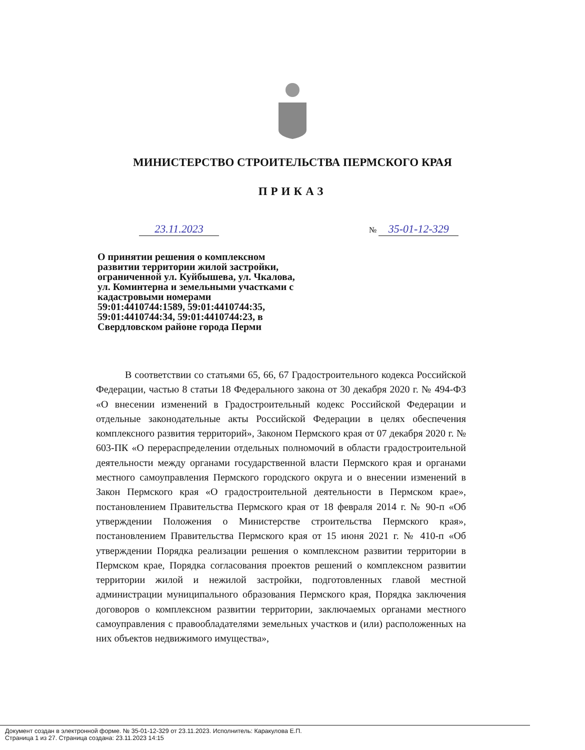МИНИСТЕРСТВО СТРОИТЕЛЬСТВА ПЕРМСКОГО КРАЯ
ПРИКАЗ
23.11.2023 № 35-01-12-329
О принятии решения о комплексном развитии территории жилой застройки, ограниченной ул. Куйбышева, ул. Чкалова, ул. Коминтерна и земельными участками с кадастровыми номерами 59:01:4410744:1589, 59:01:4410744:35, 59:01:4410744:34, 59:01:4410744:23, в Свердловском районе города Перми
В соответствии со статьями 65, 66, 67 Градостроительного кодекса Российской Федерации, частью 8 статьи 18 Федерального закона от 30 декабря 2020 г. № 494-ФЗ «О внесении изменений в Градостроительный кодекс Российской Федерации и отдельные законодательные акты Российской Федерации в целях обеспечения комплексного развития территорий», Законом Пермского края от 07 декабря 2020 г. № 603-ПК «О перераспределении отдельных полномочий в области градостроительной деятельности между органами государственной власти Пермского края и органами местного самоуправления Пермского городского округа и о внесении изменений в Закон Пермского края «О градостроительной деятельности в Пермском крае», постановлением Правительства Пермского края от 18 февраля 2014 г. № 90-п «Об утверждении Положения о Министерстве строительства Пермского края», постановлением Правительства Пермского края от 15 июня 2021 г. № 410-п «Об утверждении Порядка реализации решения о комплексном развитии территории в Пермском крае, Порядка согласования проектов решений о комплексном развитии территории жилой и нежилой застройки, подготовленных главой местной администрации муниципального образования Пермского края, Порядка заключения договоров о комплексном развитии территории, заключаемых органами местного самоуправления с правообладателями земельных участков и (или) расположенных на них объектов недвижимого имущества»,
Документ создан в электронной форме. № 35-01-12-329 от 23.11.2023. Исполнитель: Каракулова Е.П.
Страница 1 из 27. Страница создана: 23.11.2023 14:15